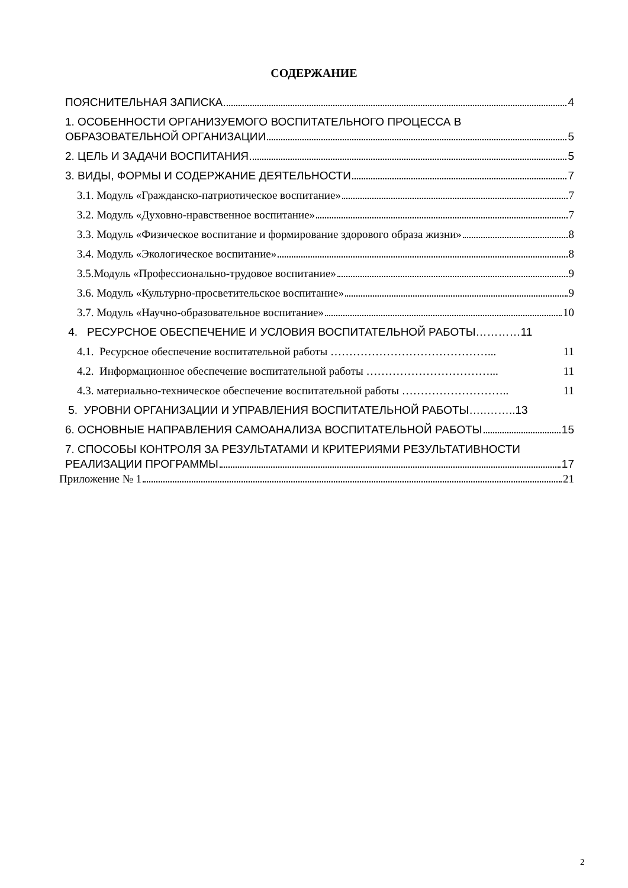СОДЕРЖАНИЕ
ПОЯСНИТЕЛЬНАЯ ЗАПИСКА 4
1. ОСОБЕННОСТИ ОРГАНИЗУЕМОГО ВОСПИТАТЕЛЬНОГО ПРОЦЕССА В
ОБРАЗОВАТЕЛЬНОЙ ОРГАНИЗАЦИИ 5
2. ЦЕЛЬ И ЗАДАЧИ ВОСПИТАНИЯ 5
3. ВИДЫ, ФОРМЫ И СОДЕРЖАНИЕ ДЕЯТЕЛЬНОСТИ 7
3.1. Модуль «Гражданско-патриотическое воспитание» 7
3.2. Модуль «Духовно-нравственное воспитание» 7
3.3. Модуль «Физическое воспитание и формирование здорового образа жизни» 8
3.4. Модуль «Экологическое воспитание» 8
3.5.Модуль «Профессионально-трудовое воспитание» 9
3.6. Модуль «Культурно-просветительское воспитание» 9
3.7. Модуль «Научно-образовательное воспитание» 10
4. РЕСУРСНОЕ ОБЕСПЕЧЕНИЕ И УСЛОВИЯ ВОСПИТАТЕЛЬНОЙ РАБОТЫ………… 11
4.1. Ресурсное обеспечение воспитательной работы ……………………………………... 11
4.2. Информационное обеспечение воспитательной работы ……………………………... 11
4.3. материально-техническое обеспечение воспитательной работы ……………………….. 11
5. УРОВНИ ОРГАНИЗАЦИИ И УПРАВЛЕНИЯ ВОСПИТАТЕЛЬНОЙ РАБОТЫ…..…….. 13
6. ОСНОВНЫЕ НАПРАВЛЕНИЯ САМОАНАЛИЗА ВОСПИТАТЕЛЬНОЙ РАБОТЫ 15
7. СПОСОБЫ КОНТРОЛЯ ЗА РЕЗУЛЬТАТАМИ И КРИТЕРИЯМИ РЕЗУЛЬТАТИВНОСТИ
РЕАЛИЗАЦИИ ПРОГРАММЫ 17
Приложение № 1 21
2